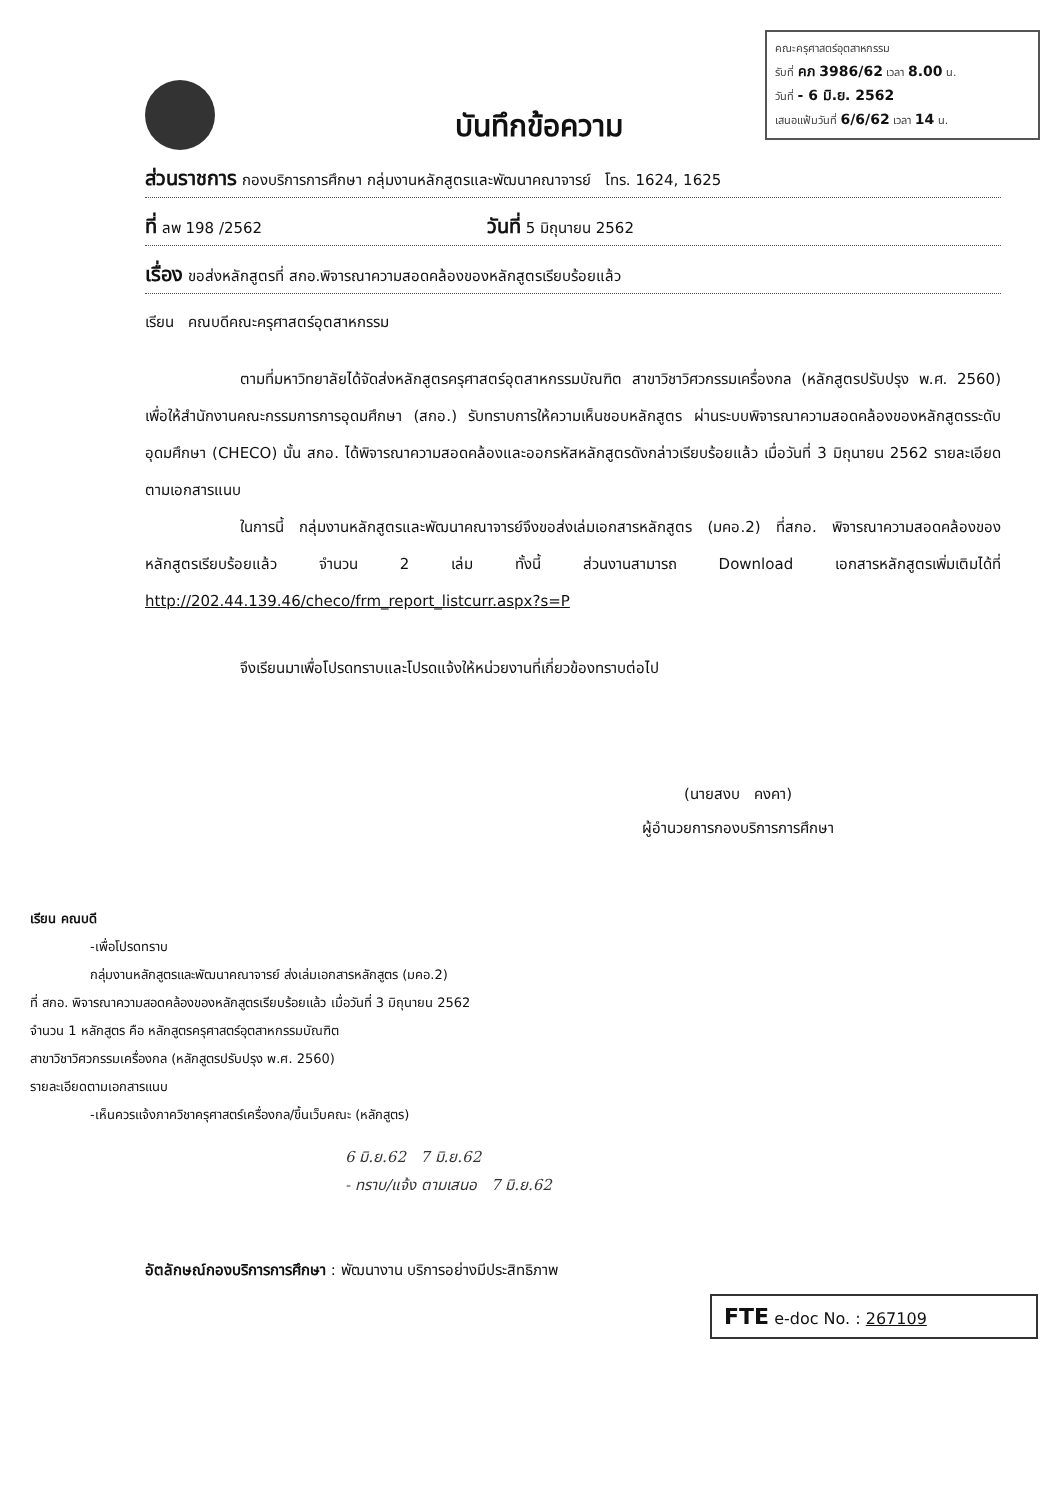คณะครุศาสตร์อุตสาหกรรม
รับที่ คภ 3986/62 เวลา 8.00 น.
วันที่ - 6 มิ.ย. 2562
เสนอแฟ้มวันที่ 6/6/62 เวลา 14 น.
บันทึกข้อความ
ส่วนราชการ กองบริการการศึกษา กลุ่มงานหลักสูตรและพัฒนาคณาจารย์ โทร. 1624, 1625
ที่ ลพ 198 /2562 วันที่ 5 มิถุนายน 2562
เรื่อง ขอส่งหลักสูตรที่ สกอ.พิจารณาความสอดคล้องของหลักสูตรเรียบร้อยแล้ว
เรียน คณบดีคณะครุศาสตร์อุตสาหกรรม
ตามที่มหาวิทยาลัยได้จัดส่งหลักสูตรครุศาสตร์อุตสาหกรรมบัณฑิต สาขาวิชาวิศวกรรมเครื่องกล (หลักสูตรปรับปรุง พ.ศ. 2560) เพื่อให้สำนักงานคณะกรรมการการอุดมศึกษา (สกอ.) รับทราบการให้ความเห็นชอบหลักสูตร ผ่านระบบพิจารณาความสอดคล้องของหลักสูตรระดับอุดมศึกษา (CHECO) นั้น สกอ. ได้พิจารณาความสอดคล้องและออกรหัสหลักสูตรดังกล่าวเรียบร้อยแล้ว เมื่อวันที่ 3 มิถุนายน 2562 รายละเอียดตามเอกสารแนบ
ในการนี้ กลุ่มงานหลักสูตรและพัฒนาคณาจารย์จึงขอส่งเล่มเอกสารหลักสูตร (มคอ.2) ที่สกอ. พิจารณาความสอดคล้องของหลักสูตรเรียบร้อยแล้ว จำนวน 2 เล่ม ทั้งนี้ ส่วนงานสามารถ Download เอกสารหลักสูตรเพิ่มเติมได้ที่ http://202.44.139.46/checo/frm_report_listcurr.aspx?s=P
จึงเรียนมาเพื่อโปรดทราบและโปรดแจ้งให้หน่วยงานที่เกี่ยวข้องทราบต่อไป
(นายสงบ คงคา)
ผู้อำนวยการกองบริการการศึกษา
เรียน คณบดี
-เพื่อโปรดทราบ
กลุ่มงานหลักสูตรและพัฒนาคณาจารย์ ส่งเล่มเอกสารหลักสูตร (มคอ.2)
ที่ สกอ. พิจารณาความสอดคล้องของหลักสูตรเรียบร้อยแล้ว เมื่อวันที่ 3 มิถุนายน 2562
จำนวน 1 หลักสูตร คือ หลักสูตรครุศาสตร์อุตสาหกรรมบัณฑิต
สาขาวิชาวิศวกรรมเครื่องกล (หลักสูตรปรับปรุง พ.ศ. 2560)
รายละเอียดตามเอกสารแนบ
-เห็นควรแจ้งภาควิชาครุศาสตร์เครื่องกล/ขึ้นเว็บคณะ (หลักสูตร)
6 มิ.ย.62 7 มิ.ย.62
- ทราบ/แจ้ง ตามเสนอ 7 มิ.ย.62
อัตลักษณ์กองบริการการศึกษา : พัฒนางาน บริการอย่างมีประสิทธิภาพ
FTE e-doc No. : 267109